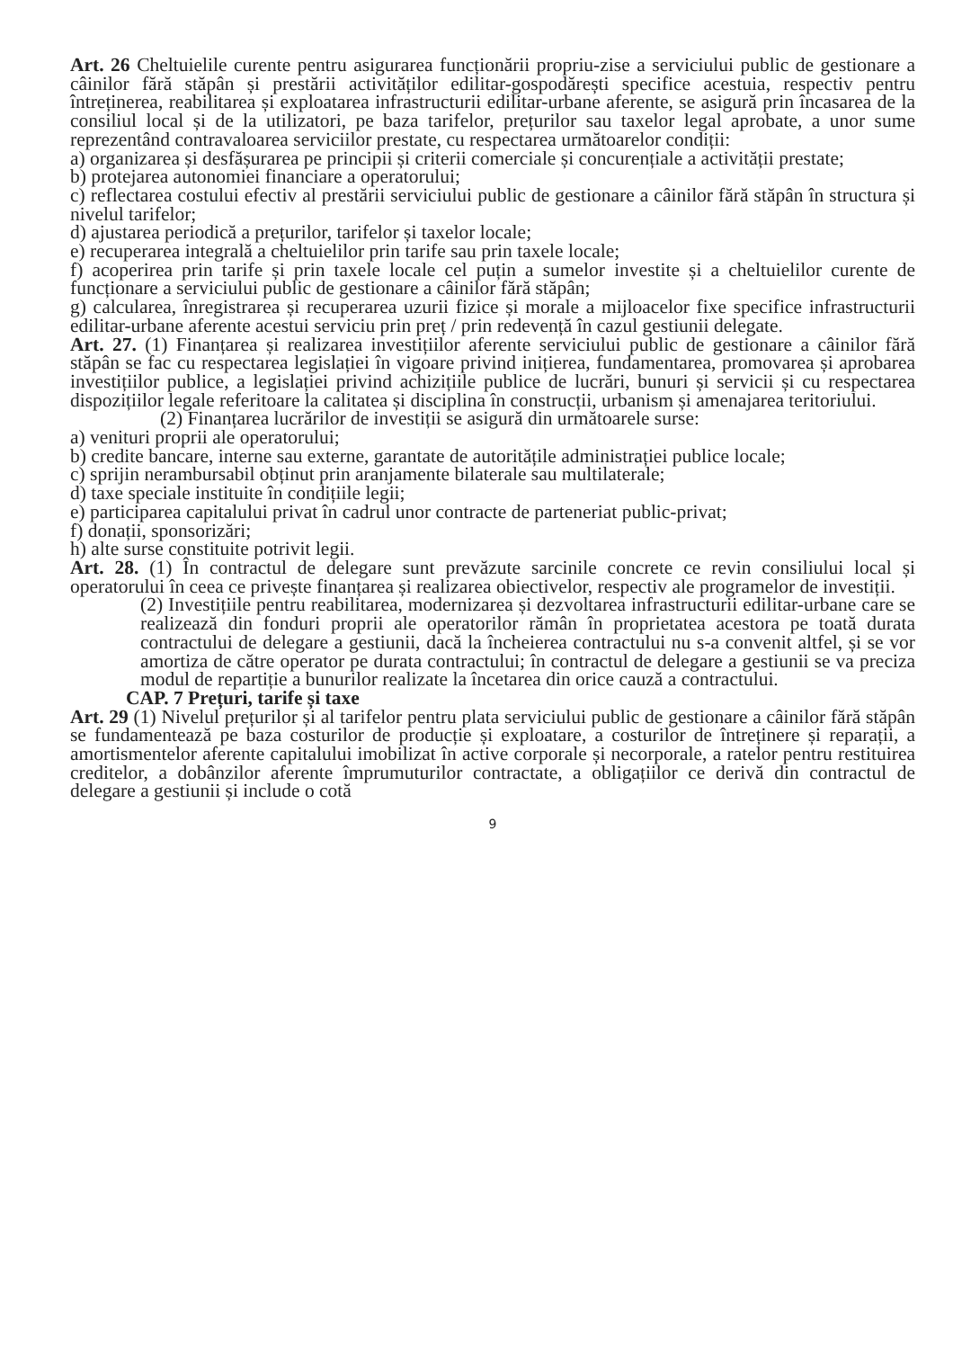Art. 26 Cheltuielile curente pentru asigurarea funcționării propriu-zise a serviciului public de gestionare a câinilor fără stăpân și prestării activităților edilitar-gospodărești specifice acestuia, respectiv pentru întreținerea, reabilitarea și exploatarea infrastructurii edilitar-urbane aferente, se asigură prin încasarea de la consiliul local și de la utilizatori, pe baza tarifelor, prețurilor sau taxelor legal aprobate, a unor sume reprezentând contravaloarea serviciilor prestate, cu respectarea următoarelor condiții:
a) organizarea și desfășurarea pe principii și criterii comerciale și concurențiale a activității prestate;
b) protejarea autonomiei financiare a operatorului;
c) reflectarea costului efectiv al prestării serviciului public de gestionare a câinilor fără stăpân în structura și nivelul tarifelor;
d) ajustarea periodică a prețurilor, tarifelor și taxelor locale;
e) recuperarea integrală a cheltuielilor prin tarife sau prin taxele locale;
f) acoperirea prin tarife și prin taxele locale cel puțin a sumelor investite și a cheltuielilor curente de funcționare a serviciului public de gestionare a câinilor fără stăpân;
g) calcularea, înregistrarea și recuperarea uzurii fizice și morale a mijloacelor fixe specifice infrastructurii edilitar-urbane aferente acestui serviciu prin preț / prin redevență în cazul gestiunii delegate.
Art. 27. (1) Finanțarea și realizarea investițiilor aferente serviciului public de gestionare a câinilor fără stăpân se fac cu respectarea legislației în vigoare privind inițierea, fundamentarea, promovarea și aprobarea investițiilor publice, a legislației privind achizițiile publice de lucrări, bunuri și servicii și cu respectarea dispozițiilor legale referitoare la calitatea și disciplina în construcții, urbanism și amenajarea teritoriului.
(2) Finanțarea lucrărilor de investiții se asigură din următoarele surse:
a) venituri proprii ale operatorului;
b) credite bancare, interne sau externe, garantate de autoritățile administrației publice locale;
c) sprijin nerambursabil obținut prin aranjamente bilaterale sau multilaterale;
d) taxe speciale instituite în condițiile legii;
e) participarea capitalului privat în cadrul unor contracte de parteneriat public-privat;
f) donații, sponsorizări;
h) alte surse constituite potrivit legii.
Art. 28. (1) În contractul de delegare sunt prevăzute sarcinile concrete ce revin consiliului local și operatorului în ceea ce privește finanțarea și realizarea obiectivelor, respectiv ale programelor de investiții.
(2) Investițiile pentru reabilitarea, modernizarea și dezvoltarea infrastructurii edilitar-urbane care se realizează din fonduri proprii ale operatorilor rămân în proprietatea acestora pe toată durata contractului de delegare a gestiunii, dacă la încheierea contractului nu s-a convenit altfel, și se vor amortiza de către operator pe durata contractului; în contractul de delegare a gestiunii se va preciza modul de repartiție a bunurilor realizate la încetarea din orice cauză a contractului.
CAP. 7 Prețuri, tarife și taxe
Art. 29 (1) Nivelul prețurilor și al tarifelor pentru plata serviciului public de gestionare a câinilor fără stăpân se fundamentează pe baza costurilor de producție și exploatare, a costurilor de întreținere și reparații, a amortismentelor aferente capitalului imobilizat în active corporale și necorporale, a ratelor pentru restituirea creditelor, a dobânzilor aferente împrumuturilor contractate, a obligațiilor ce derivă din contractul de delegare a gestiunii și include o cotă
9